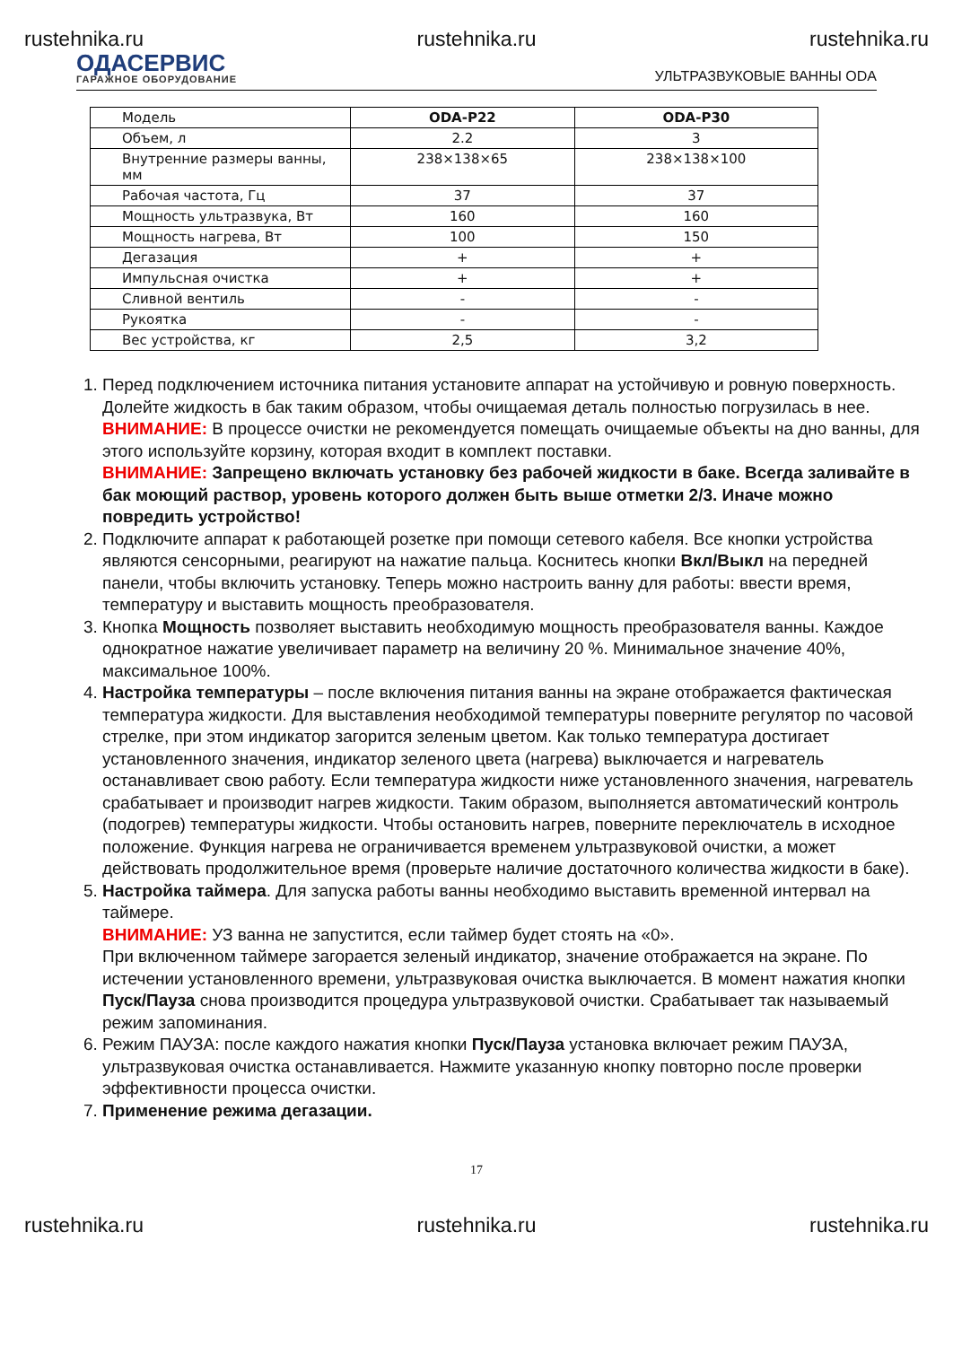rustehnika.ru rustehnika.ru rustehnika.ru
ОДАСЕРВИС
ГАРАЖНОЕ ОБОРУДОВАНИЕ
УЛЬТРАЗВУКОВЫЕ ВАННЫ ODA
| Модель | ODA-P22 | ODA-P30 |
| Объем, л | 2.2 | 3 |
| Внутренние размеры ванны, мм | 238×138×65 | 238×138×100 |
| Рабочая частота, Гц | 37 | 37 |
| Мощность ультразвука, Вт | 160 | 160 |
| Мощность нагрева, Вт | 100 | 150 |
| Дегазация | + | + |
| Импульсная очистка | + | + |
| Сливной вентиль | - | - |
| Рукоятка | - | - |
| Вес устройства, кг | 2,5 | 3,2 |
1. Перед подключением источника питания установите аппарат на устойчивую и ровную поверхность. Долейте жидкость в бак таким образом, чтобы очищаемая деталь полностью погрузилась в нее.
ВНИМАНИЕ: В процессе очистки не рекомендуется помещать очищаемые объекты на дно ванны, для этого используйте корзину, которая входит в комплект поставки.
ВНИМАНИЕ: Запрещено включать установку без рабочей жидкости в баке. Всегда заливайте в бак моющий раствор, уровень которого должен быть выше отметки 2/3. Иначе можно повредить устройство!
2. Подключите аппарат к работающей розетке при помощи сетевого кабеля. Все кнопки устройства являются сенсорными, реагируют на нажатие пальца. Коснитесь кнопки Вкл/Выкл на передней панели, чтобы включить установку. Теперь можно настроить ванну для работы: ввести время, температуру и выставить мощность преобразователя.
3. Кнопка Мощность позволяет выставить необходимую мощность преобразователя ванны. Каждое однократное нажатие увеличивает параметр на величину 20 %. Минимальное значение 40%, максимальное 100%.
4. Настройка температуры – после включения питания ванны на экране отображается фактическая температура жидкости. Для выставления необходимой температуры поверните регулятор по часовой стрелке, при этом индикатор загорится зеленым цветом. Как только температура достигает установленного значения, индикатор зеленого цвета (нагрева) выключается и нагреватель останавливает свою работу. Если температура жидкости ниже установленного значения, нагреватель срабатывает и производит нагрев жидкости. Таким образом, выполняется автоматический контроль (подогрев) температуры жидкости. Чтобы остановить нагрев, поверните переключатель в исходное положение. Функция нагрева не ограничивается временем ультразвуковой очистки, а может действовать продолжительное время (проверьте наличие достаточного количества жидкости в баке).
5. Настройка таймера. Для запуска работы ванны необходимо выставить временной интервал на таймере.
ВНИМАНИЕ: УЗ ванна не запустится, если таймер будет стоять на «0».
При включенном таймере загорается зеленый индикатор, значение отображается на экране. По истечении установленного времени, ультразвуковая очистка выключается. В момент нажатия кнопки Пуск/Пауза снова производится процедура ультразвуковой очистки. Срабатывает так называемый режим запоминания.
6. Режим ПАУЗА: после каждого нажатия кнопки Пуск/Пауза установка включает режим ПАУЗА, ультразвуковая очистка останавливается. Нажмите указанную кнопку повторно после проверки эффективности процесса очистки.
7. Применение режима дегазации.
17
rustehnika.ru rustehnika.ru rustehnika.ru